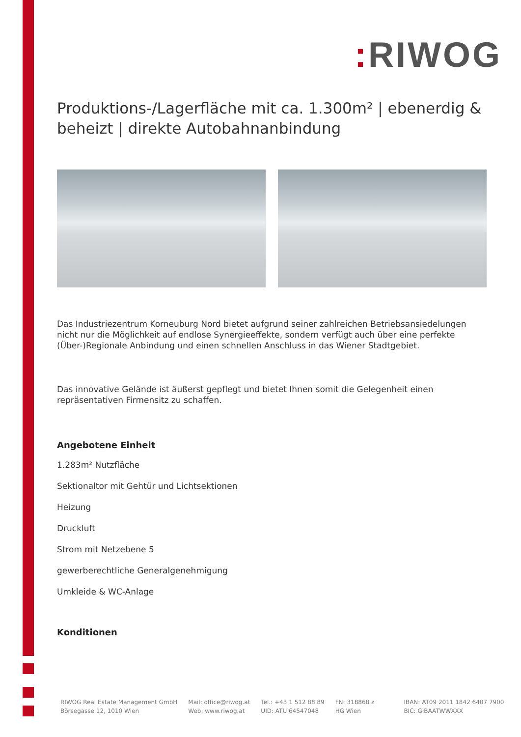: RIWOG
Produktions-/Lagerfläche mit ca. 1.300m² | ebenerdig & beheizt | direkte Autobahnanbindung
Das Industriezentrum Korneuburg Nord bietet aufgrund seiner zahlreichen Betriebsansiedelungen nicht nur die Möglichkeit auf endlose Synergieeffekte, sondern verfügt auch über eine perfekte (Über-)Regionale Anbindung und einen schnellen Anschluss in das Wiener Stadtgebiet.
Das innovative Gelände ist äußerst gepflegt und bietet Ihnen somit die Gelegenheit einen repräsentativen Firmensitz zu schaffen.
Angebotene Einheit
1.283m² Nutzfläche
Sektionaltor mit Gehtür und Lichtsektionen
Heizung
Druckluft
Strom mit Netzebene 5
gewerberechtliche Generalgenehmigung
Umkleide & WC-Anlage
Konditionen
RIWOG Real Estate Management GmbH
Börsegasse 12, 1010 Wien
Mail: office@riwog.at
Web: www.riwog.at
Tel.: +43 1 512 88 89
UID: ATU 64547048
FN: 318868 z
HG Wien
IBAN: AT09 2011 1842 6407 7900
BIC: GIBAATWWXXX